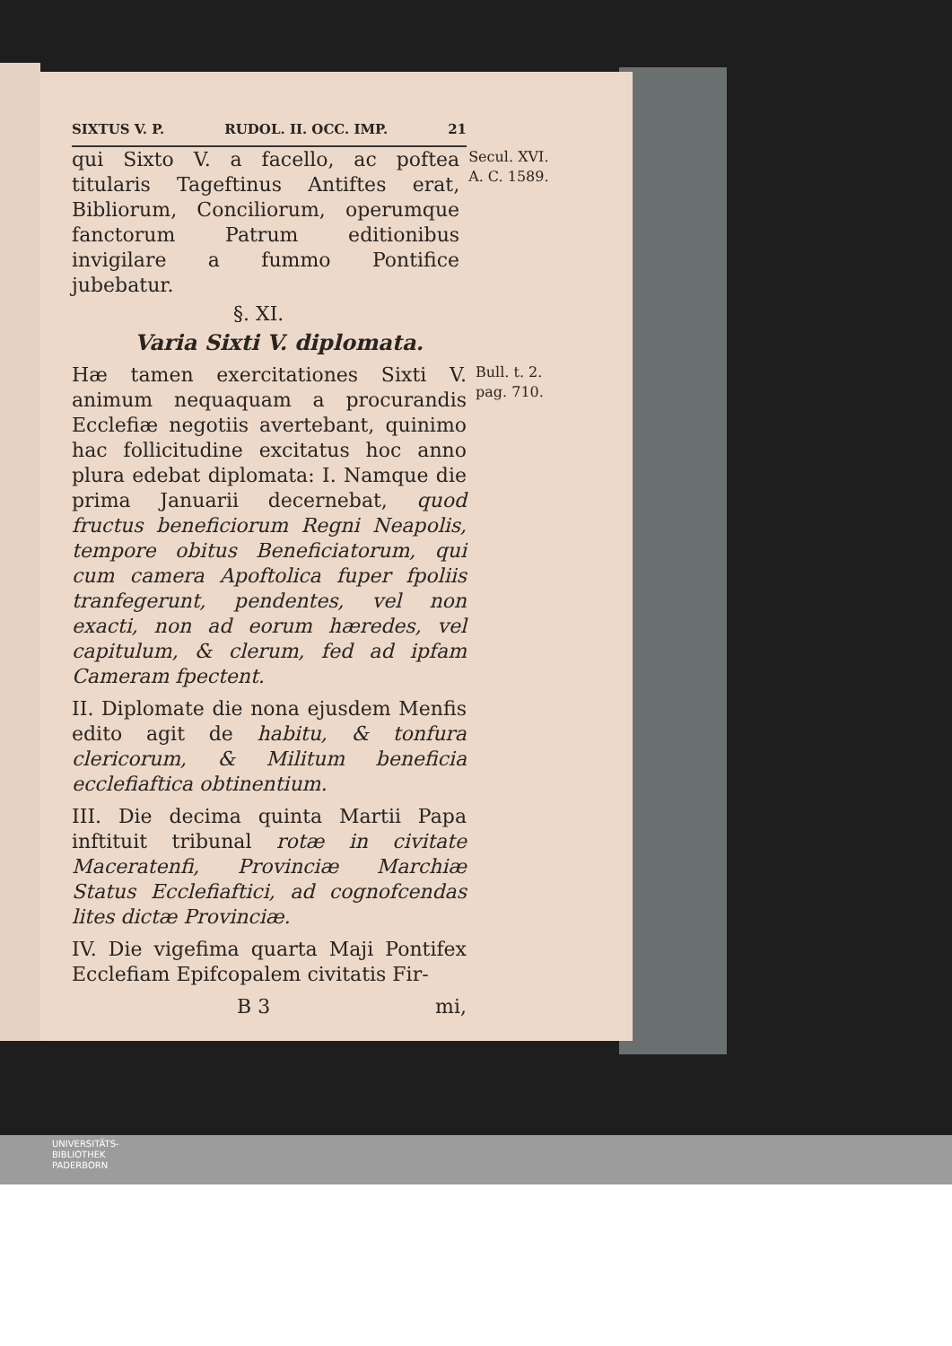SIXTUS V. P. RUDOL. II. OCC. IMP. 21
qui Sixto V. a facello, ac poftea titularis Tageftinus Antiftes erat, Bibliorum, Conciliorum, operumque fanctorum Patrum editionibus invigilare a fummo Pontifice jubebatur.
Secul. XVI.
A. C. 1589.
§. XI.
Varia Sixti V. diplomata.
Hæ tamen exercitationes Sixti V. animum nequaquam a procurandis Ecclefiæ negotiis avertebant, quinimo hac follicitudine excitatus hoc anno plura edebat diplomata: I. Namque die prima Januarii decernebat, quod fructus beneficiorum Regni Neapolis, tempore obitus Beneficiatorum, qui cum camera Apoftolica fuper fpoliis tranfegerunt, pendentes, vel non exacti, non ad eorum hæredes, vel capitulum, & clerum, fed ad ipfam Cameram fpectent.
II. Diplomate die nona ejusdem Menfis edito agit de habitu, & tonfura clericorum, & Militum beneficia ecclefiaftica obtinentium.
III. Die decima quinta Martii Papa inftituit tribunal rotæ in civitate Maceratenfi, Provinciæ Marchiæ Status Ecclefiaftici, ad cognofcendas lites dictæ Provinciæ.
IV. Die vigefima quarta Maji Pontifex Ecclefiam Epifcopalem civitatis Fir-
B 3 mi,
Bull. t. 2.
pag. 710.
UNIVERSITÄTS-
BIBLIOTHEK
PADERBORN